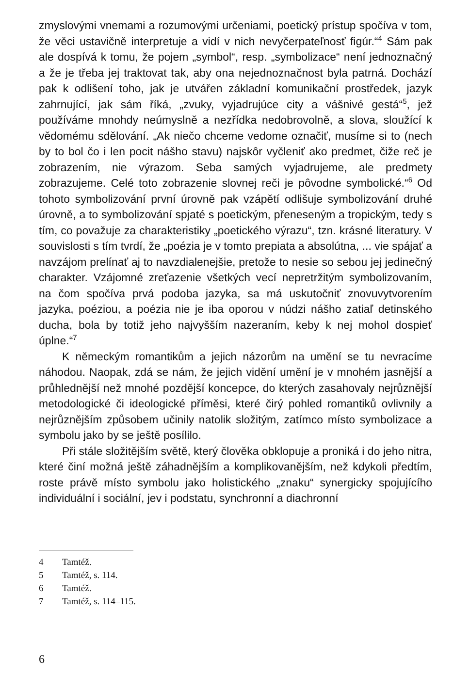zmyslovými vnemami a rozumovými určeniami, poetický prístup spočíva v tom, že věci ustavičně interpretuje a vidí v nich nevyčerpateľnosť figúr.“<sup>4</sup> Sám pak ale dospívá k tomu, že pojem „symbol“, resp. „symbolizace“ není jednoznačný a že je třeba jej traktovat tak, aby ona nejednoznačnost byla patrná. Dochází pak k odlišení toho, jak je utvářen základní komunikační prostředek, jazyk zahrnující, jak sám říká, „zvuky, vyjadrujúce city a vášnivé gestá“<sup>5</sup>, jež používáme mnohdy neúmyslně a nezřídka nedobrovolně, a slova, sloužící k vědomému sdělování. „Ak niečo chceme vedome označiť, musíme si to (nech by to bol čo i len pocit nášho stavu) najskôr vyčleniť ako predmet, čiže reč je zobrazením, nie výrazom. Seba samých vyjadrujeme, ale predmety zobrazujeme. Celé toto zobrazenie slovnej reči je pôvodne symbolické.“<sup>6</sup> Od tohoto symbolizování první úrovně pak vzápětí odlišuje symbolizování druhé úrovně, a to symbolizování spjaté s poetickým, přeneseným a tropickým, tedy s tím, co považuje za charakteristiky „poetického výrazu“, tzn. krásné literatury. V souvislosti s tím tvrdí, že „poézia je v tomto prepiata a absolútna, ... vie spájať a navzájom prelínať aj to navzdialenejšie, pretože to nesie so sebou jej jedinečný charakter. Vzájomné zreťazenie všetkých vecí nepretržitým symbolizovaním, na čom spočíva prvá podoba jazyka, sa má uskutočniť znovuvytvorením jazyka, poéziou, a poézia nie je iba oporou v núdzi nášho zatiaľ detinského ducha, bola by totiž jeho najvyšším nazeraním, keby k nej mohol dospieť úplne.“<sup>7</sup>
K německým romantikům a jejich názorům na umění se tu nevracíme náhodou. Naopak, zdá se nám, že jejich vidění umění je v mnohém jasnější a průhlednější než mnohé pozdější koncepce, do kterých zasahovaly nejrůznější metodologické či ideologické příměsi, které čirý pohled romantiků ovlivnily a nejrůznějším způsobem učinily natolik složitým, zatímco místo symbolizace a symbolu jako by se ještě posílilo.
Při stále složitějším světě, který člověka obklopuje a proniká i do jeho nitra, které činí možná ještě záhadnějším a komplikovanějším, než kdykoli předtím, roste právě místo symbolu jako holistického „znaku“ synergicky spojujícího individuální i sociální, jev i podstatu, synchronní a diachronní
4 Tamtéž.
5 Tamtéž, s. 114.
6 Tamtéž.
7 Tamtéž, s. 114–115.
6